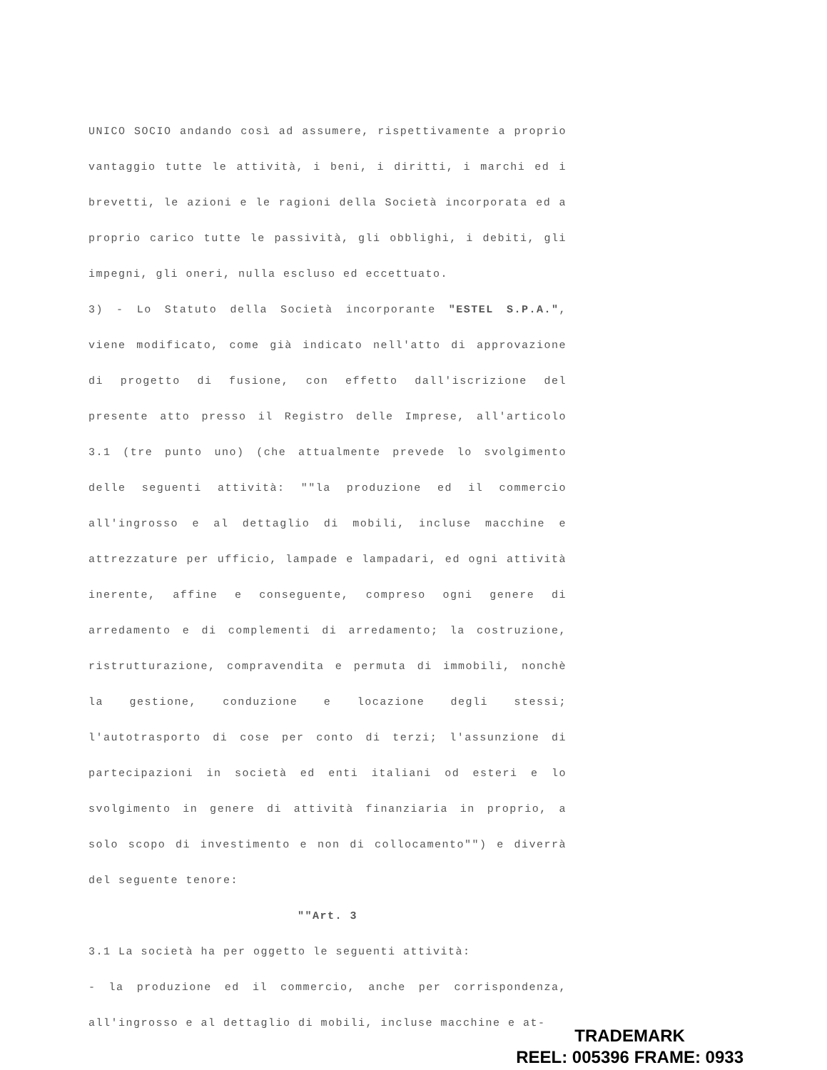UNICO SOCIO andando così ad assumere, rispettivamente a proprio vantaggio tutte le attività, i beni, i diritti, i marchi ed i brevetti, le azioni e le ragioni della Società incorporata ed a proprio carico tutte le passività, gli obblighi, i debiti, gli impegni, gli oneri, nulla escluso ed eccettuato.
3) - Lo Statuto della Società incorporante "ESTEL S.P.A.", viene modificato, come già indicato nell'atto di approvazione di progetto di fusione, con effetto dall'iscrizione del presente atto presso il Registro delle Imprese, all'articolo 3.1 (tre punto uno) (che attualmente prevede lo svolgimento delle seguenti attività: ""la produzione ed il commercio all'ingrosso e al dettaglio di mobili, incluse macchine e attrezzature per ufficio, lampade e lampadari, ed ogni attività inerente, affine e conseguente, compreso ogni genere di arredamento e di complementi di arredamento; la costruzione, ristrutturazione, compravendita e permuta di immobili, nonchè la gestione, conduzione e locazione degli stessi; l'autotrasporto di cose per conto di terzi; l'assunzione di partecipazioni in società ed enti italiani od esteri e lo svolgimento in genere di attività finanziaria in proprio, a solo scopo di investimento e non di collocamento"") e diverrà del seguente tenore:
""Art. 3
3.1 La società ha per oggetto le seguenti attività:
- la produzione ed il commercio, anche per corrispondenza, all'ingrosso e al dettaglio di mobili, incluse macchine e at-
TRADEMARK
REEL: 005396 FRAME: 0933